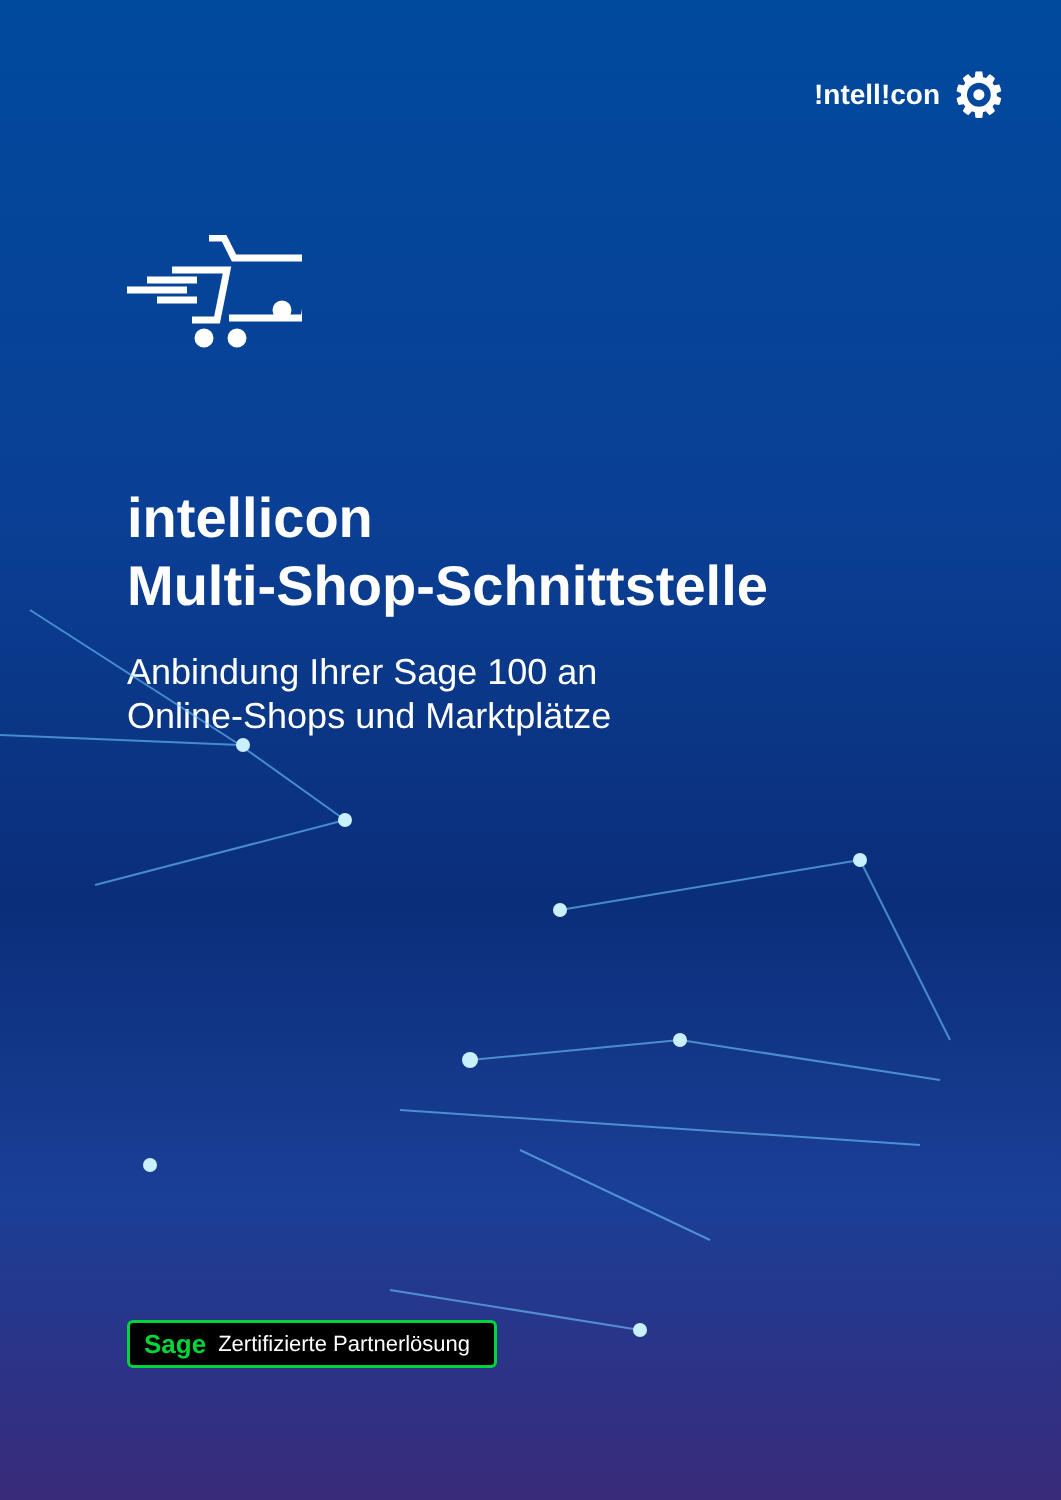!ntell!con ⚙
intellicon
Multi-Shop-Schnittstelle
Anbindung Ihrer Sage 100 an
Online-Shops und Marktplätze
Sage Zertifizierte Partnerlösung